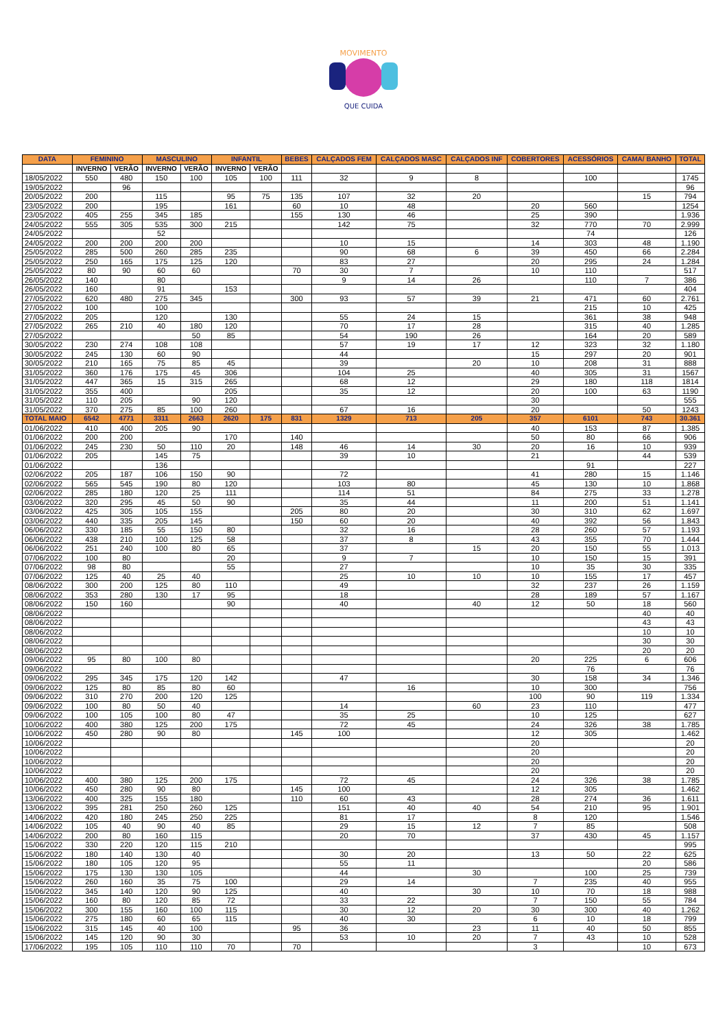MOVIMENTO
QUE CUIDA
| DATA | FEMININO | | MASCULINO | | INFANTIL | | BEBES | CALÇADOS FEM | CALÇADOS MASC | CALÇADOS INF | COBERTORES | ACESSÓRIOS | CAMA/ BANHO | TOTAL |
| --- | --- | --- | --- | --- | --- | --- | --- | --- | --- | --- | --- | --- | --- | --- |
| | INVERNO | VERÃO | INVERNO | VERÃO | INVERNO | VERÃO | | | | | | | | |
| 18/05/2022 | 550 | 480 | 150 | 100 | 105 | 100 | 111 | 32 | 9 | 8 | | 100 | | 1745 |
| 19/05/2022 | | 96 | | | | | | | | | | | | 96 |
| 20/05/2022 | 200 | | 115 | | 95 | 75 | 135 | 107 | 32 | 20 | | | 15 | 794 |
| 23/05/2022 | 200 | | 195 | | 161 | | 60 | 10 | 48 | | 20 | 560 | | 1254 |
| 23/05/2022 | 405 | 255 | 345 | 185 | | | 155 | 130 | 46 | | 25 | 390 | | 1.936 |
| 24/05/2022 | 555 | 305 | 535 | 300 | 215 | | | 142 | 75 | | 32 | 770 | 70 | 2.999 |
| 24/05/2022 | | | 52 | | | | | | | | | 74 | | 126 |
| 24/05/2022 | 200 | 200 | 200 | 200 | | | | 10 | 15 | | 14 | 303 | 48 | 1.190 |
| 25/05/2022 | 285 | 500 | 260 | 285 | 235 | | | 90 | 68 | 6 | 39 | 450 | 66 | 2.284 |
| 25/05/2022 | 250 | 165 | 175 | 125 | 120 | | | 83 | 27 | | 20 | 295 | 24 | 1.284 |
| 25/05/2022 | 80 | 90 | 60 | 60 | | | 70 | 30 | 7 | | 10 | 110 | | 517 |
| 26/05/2022 | 140 | | 80 | | | | | 9 | 14 | 26 | | 110 | 7 | 386 |
| 26/05/2022 | 160 | | 91 | | 153 | | | | | | | | | 404 |
| 27/05/2022 | 620 | 480 | 275 | 345 | | | 300 | 93 | 57 | 39 | 21 | 471 | 60 | 2.761 |
| 27/05/2022 | 100 | | 100 | | | | | | | | | 215 | 10 | 425 |
| 27/05/2022 | 205 | | 120 | | 130 | | | 55 | 24 | 15 | | 361 | 38 | 948 |
| 27/05/2022 | 265 | 210 | 40 | 180 | 120 | | | 70 | 17 | 28 | | 315 | 40 | 1.285 |
| 27/05/2022 | | | | 50 | 85 | | | 54 | 190 | 26 | | 164 | 20 | 589 |
| 30/05/2022 | 230 | 274 | 108 | 108 | | | | 57 | 19 | 17 | 12 | 323 | 32 | 1.180 |
| 30/05/2022 | 245 | 130 | 60 | 90 | | | | 44 | | | 15 | 297 | 20 | 901 |
| 30/05/2022 | 210 | 165 | 75 | 85 | 45 | | | 39 | | 20 | 10 | 208 | 31 | 888 |
| 31/05/2022 | 360 | 176 | 175 | 45 | 306 | | | 104 | 25 | | 40 | 305 | 31 | 1567 |
| 31/05/2022 | 447 | 365 | 15 | 315 | 265 | | | 68 | 12 | | 29 | 180 | 118 | 1814 |
| 31/05/2022 | 355 | 400 | | | 205 | | | 35 | 12 | | 20 | 100 | 63 | 1190 |
| 31/05/2022 | 110 | 205 | | 90 | 120 | | | | | | 30 | | | 555 |
| 31/05/2022 | 370 | 275 | 85 | 100 | 260 | | | 67 | 16 | | 20 | | 50 | 1243 |
| TOTAL MAIO | 6542 | 4771 | 3311 | 2663 | 2620 | 175 | 831 | 1329 | 713 | 205 | 357 | 6101 | 743 | 30.361 |
| 01/06/2022 | 410 | 400 | 205 | 90 | | | | | | | 40 | 153 | 87 | 1.385 |
| 01/06/2022 | 200 | 200 | | | 170 | | 140 | | | | 50 | 80 | 66 | 906 |
| 01/06/2022 | 245 | 230 | 50 | 110 | 20 | | 148 | 46 | 14 | 30 | 20 | 16 | 10 | 939 |
| 01/06/2022 | 205 | | 145 | 75 | | | | 39 | 10 | | 21 | | 44 | 539 |
| 01/06/2022 | | | 136 | | | | | | | | | 91 | | 227 |
| 02/06/2022 | 205 | 187 | 106 | 150 | 90 | | | 72 | | | 41 | 280 | 15 | 1.146 |
| 02/06/2022 | 565 | 545 | 190 | 80 | 120 | | | 103 | 80 | | 45 | 130 | 10 | 1.868 |
| 02/06/2022 | 285 | 180 | 120 | 25 | 111 | | | 114 | 51 | | 84 | 275 | 33 | 1.278 |
| 03/06/2022 | 320 | 295 | 45 | 50 | 90 | | | 35 | 44 | | 11 | 200 | 51 | 1.141 |
| 03/06/2022 | 425 | 305 | 105 | 155 | | | 205 | 80 | 20 | | 30 | 310 | 62 | 1.697 |
| 03/06/2022 | 440 | 335 | 205 | 145 | | | 150 | 60 | 20 | | 40 | 392 | 56 | 1.843 |
| 06/06/2022 | 330 | 185 | 55 | 150 | 80 | | | 32 | 16 | | 28 | 260 | 57 | 1.193 |
| 06/06/2022 | 438 | 210 | 100 | 125 | 58 | | | 37 | 8 | | 43 | 355 | 70 | 1.444 |
| 06/06/2022 | 251 | 240 | 100 | 80 | 65 | | | 37 | | 15 | 20 | 150 | 55 | 1.013 |
| 07/06/2022 | 100 | 80 | | | 20 | | | 9 | 7 | | 10 | 150 | 15 | 391 |
| 07/06/2022 | 98 | 80 | | | 55 | | | 27 | | | 10 | 35 | 30 | 335 |
| 07/06/2022 | 125 | 40 | 25 | 40 | | | | 25 | 10 | 10 | 10 | 155 | 17 | 457 |
| 08/06/2022 | 300 | 200 | 125 | 80 | 110 | | | 49 | | | 32 | 237 | 26 | 1.159 |
| 08/06/2022 | 353 | 280 | 130 | 17 | 95 | | | 18 | | | 28 | 189 | 57 | 1.167 |
| 08/06/2022 | 150 | 160 | | | 90 | | | 40 | | 40 | 12 | 50 | 18 | 560 |
| 08/06/2022 | | | | | | | | | | | | | 40 | 40 |
| 08/06/2022 | | | | | | | | | | | | | 43 | 43 |
| 08/06/2022 | | | | | | | | | | | | | 10 | 10 |
| 08/06/2022 | | | | | | | | | | | | | 30 | 30 |
| 08/06/2022 | | | | | | | | | | | | | 20 | 20 |
| 09/06/2022 | 95 | 80 | 100 | 80 | | | | | | | 20 | 225 | 6 | 606 |
| 09/06/2022 | | | | | | | | | | | | 76 | | 76 |
| 09/06/2022 | 295 | 345 | 175 | 120 | 142 | | | 47 | | | 30 | 158 | 34 | 1.346 |
| 09/06/2022 | 125 | 80 | 85 | 80 | 60 | | | | 16 | | 10 | 300 | | 756 |
| 09/06/2022 | 310 | 270 | 200 | 120 | 125 | | | | | | 100 | 90 | 119 | 1.334 |
| 09/06/2022 | 100 | 80 | 50 | 40 | | | | 14 | | 60 | 23 | 110 | | 477 |
| 09/06/2022 | 100 | 105 | 100 | 80 | 47 | | | 35 | 25 | | 10 | 125 | | 627 |
| 10/06/2022 | 400 | 380 | 125 | 200 | 175 | | | 72 | 45 | | 24 | 326 | 38 | 1.785 |
| 10/06/2022 | 450 | 280 | 90 | 80 | | | 145 | 100 | | | 12 | 305 | | 1.462 |
| 10/06/2022 | | | | | | | | | | | 20 | | | 20 |
| 10/06/2022 | | | | | | | | | | | 20 | | | 20 |
| 10/06/2022 | | | | | | | | | | | 20 | | | 20 |
| 10/06/2022 | | | | | | | | | | | 20 | | | 20 |
| 10/06/2022 | 400 | 380 | 125 | 200 | 175 | | | 72 | 45 | | 24 | 326 | 38 | 1.785 |
| 10/06/2022 | 450 | 280 | 90 | 80 | | | 145 | 100 | | | 12 | 305 | | 1.462 |
| 13/06/2022 | 400 | 325 | 155 | 180 | | | 110 | 60 | 43 | | 28 | 274 | 36 | 1.611 |
| 13/06/2022 | 395 | 281 | 250 | 260 | 125 | | | 151 | 40 | 40 | 54 | 210 | 95 | 1.901 |
| 14/06/2022 | 420 | 180 | 245 | 250 | 225 | | | 81 | 17 | | 8 | 120 | | 1.546 |
| 14/06/2022 | 105 | 40 | 90 | 40 | 85 | | | 29 | 15 | 12 | 7 | 85 | | 508 |
| 14/06/2022 | 200 | 80 | 160 | 115 | | | | 20 | 70 | | 37 | 430 | 45 | 1.157 |
| 15/06/2022 | 330 | 220 | 120 | 115 | 210 | | | | | | | | | 995 |
| 15/06/2022 | 180 | 140 | 130 | 40 | | | | 30 | 20 | | 13 | 50 | 22 | 625 |
| 15/06/2022 | 180 | 105 | 120 | 95 | | | | 55 | 11 | | | | 20 | 586 |
| 15/06/2022 | 175 | 130 | 130 | 105 | | | | 44 | | 30 | | 100 | 25 | 739 |
| 15/06/2022 | 260 | 160 | 35 | 75 | 100 | | | 29 | 14 | | 7 | 235 | 40 | 955 |
| 15/06/2022 | 345 | 140 | 120 | 90 | 125 | | | 40 | | 30 | 10 | 70 | 18 | 988 |
| 15/06/2022 | 160 | 80 | 120 | 85 | 72 | | | 33 | 22 | | 7 | 150 | 55 | 784 |
| 15/06/2022 | 300 | 155 | 160 | 100 | 115 | | | 30 | 12 | 20 | 30 | 300 | 40 | 1.262 |
| 15/06/2022 | 275 | 180 | 60 | 65 | 115 | | | 40 | 30 | | 6 | 10 | 18 | 799 |
| 15/06/2022 | 315 | 145 | 40 | 100 | | | 95 | 36 | | 23 | 11 | 40 | 50 | 855 |
| 15/06/2022 | 145 | 120 | 90 | 30 | | | | 53 | 10 | 20 | 7 | 43 | 10 | 528 |
| 17/06/2022 | 195 | 105 | 110 | 110 | 70 | | 70 | | | | 3 | | 10 | 673 |